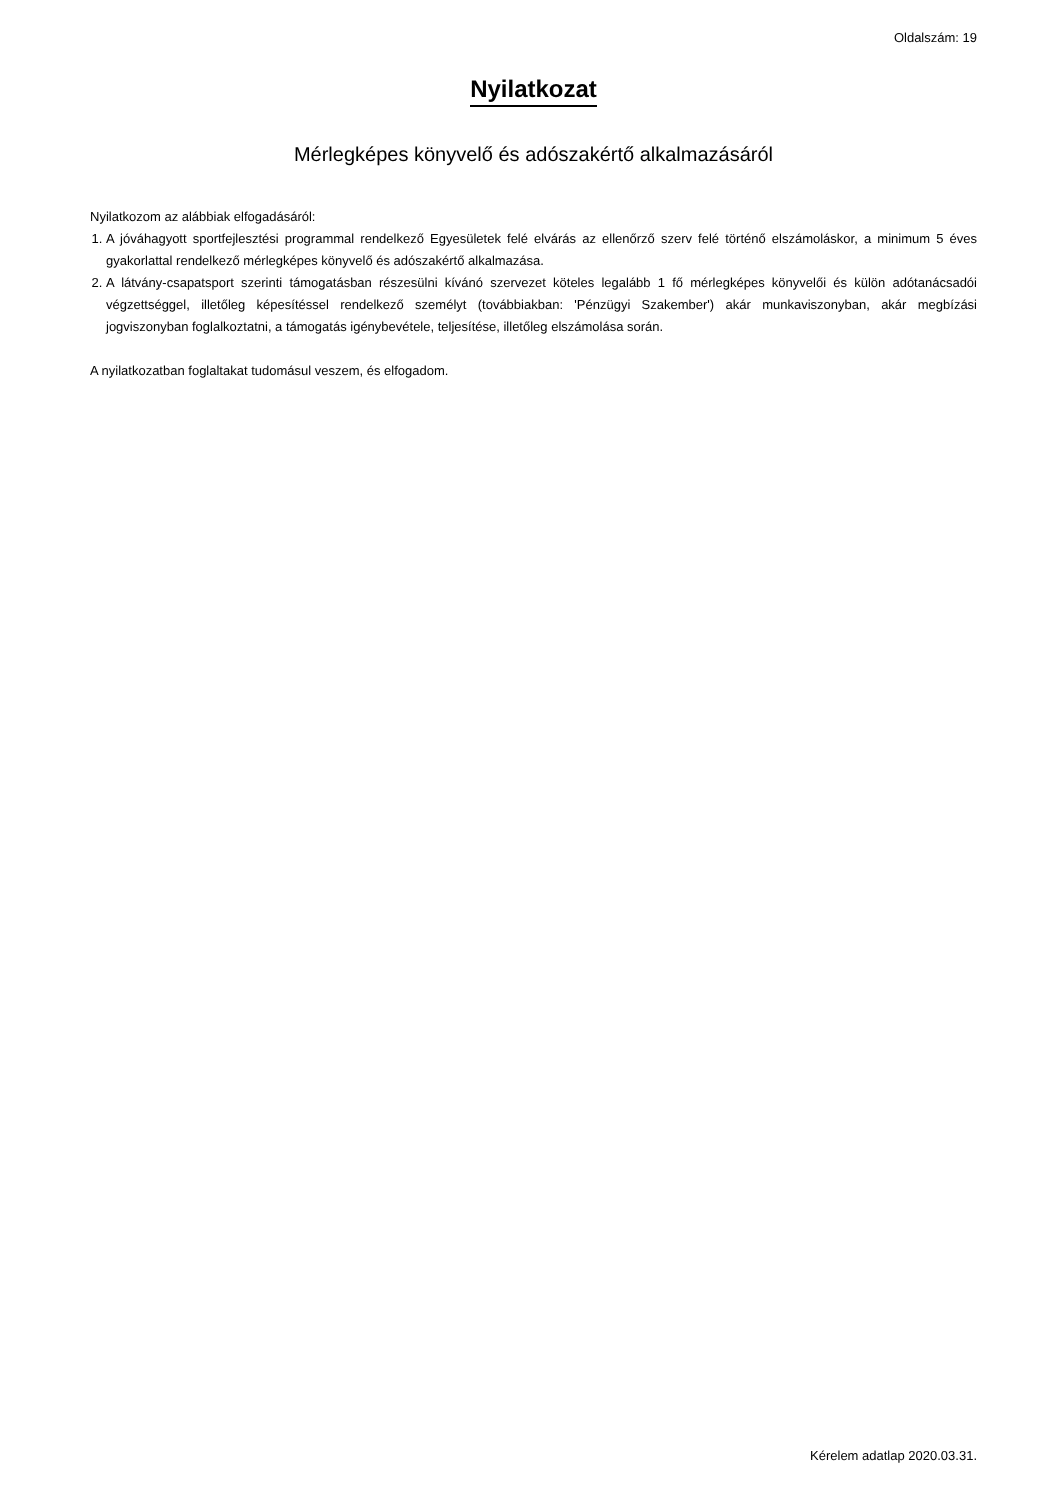Oldalszám: 19
Nyilatkozat
Mérlegképes könyvelő és adószakértő alkalmazásáról
Nyilatkozom az alábbiak elfogadásáról:
1. A jóváhagyott sportfejlesztési programmal rendelkező Egyesületek felé elvárás az ellenőrző szerv felé történő elszámoláskor, a minimum 5 éves gyakorlattal rendelkező mérlegképes könyvelő és adószakértő alkalmazása.
2. A látvány-csapatsport szerinti támogatásban részesülni kívánó szervezet köteles legalább 1 fő mérlegképes könyvelői és külön adótanácsadói végzettséggel, illetőleg képesítéssel rendelkező személyt (továbbiakban: 'Pénzügyi Szakember') akár munkaviszonyban, akár megbízási jogviszonyban foglalkoztatni, a támogatás igénybevétele, teljesítése, illetőleg elszámolása során.
A nyilatkozatban foglaltakat tudomásul veszem, és elfogadom.
Kérelem adatlap 2020.03.31.